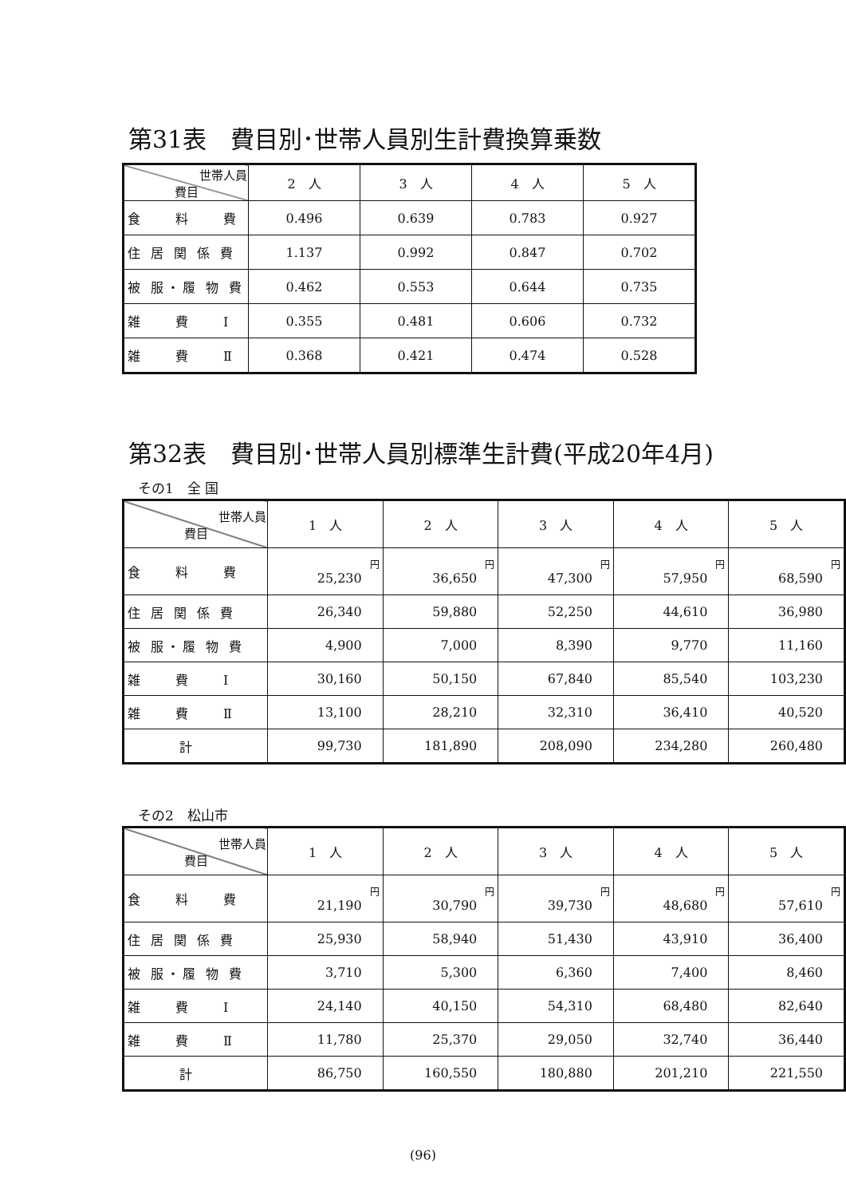第31表　費目別･世帯人員別生計費換算乗数
| 世帯人員 費目 | 2 人 | 3 人 | 4 人 | 5 人 |
| 食 料 費 | 0.496 | 0.639 | 0.783 | 0.927 |
| 住 居 関 係 費 | 1.137 | 0.992 | 0.847 | 0.702 |
| 被 服・履 物 費 | 0.462 | 0.553 | 0.644 | 0.735 |
| 雑 費 Ⅰ | 0.355 | 0.481 | 0.606 | 0.732 |
| 雑 費 Ⅱ | 0.368 | 0.421 | 0.474 | 0.528 |
第32表　費目別･世帯人員別標準生計費(平成20年4月)
その1　全 国
| 世帯人員 費目 | 1 人 | 2 人 | 3 人 | 4 人 | 5 人 |
| --- | --- | --- | --- | --- | --- |
| 食 料 費 | 円 25,230 | 円 36,650 | 円 47,300 | 円 57,950 | 円 68,590 |
| 住 居 関 係 費 | 26,340 | 59,880 | 52,250 | 44,610 | 36,980 |
| 被 服・履 物 費 | 4,900 | 7,000 | 8,390 | 9,770 | 11,160 |
| 雑 費 Ⅰ | 30,160 | 50,150 | 67,840 | 85,540 | 103,230 |
| 雑 費 Ⅱ | 13,100 | 28,210 | 32,310 | 36,410 | 40,520 |
| 計 | 99,730 | 181,890 | 208,090 | 234,280 | 260,480 |
その2　松山市
| 世帯人員 費目 | 1 人 | 2 人 | 3 人 | 4 人 | 5 人 |
| --- | --- | --- | --- | --- | --- |
| 食 料 費 | 円 21,190 | 円 30,790 | 円 39,730 | 円 48,680 | 円 57,610 |
| 住 居 関 係 費 | 25,930 | 58,940 | 51,430 | 43,910 | 36,400 |
| 被 服・履 物 費 | 3,710 | 5,300 | 6,360 | 7,400 | 8,460 |
| 雑 費 Ⅰ | 24,140 | 40,150 | 54,310 | 68,480 | 82,640 |
| 雑 費 Ⅱ | 11,780 | 25,370 | 29,050 | 32,740 | 36,440 |
| 計 | 86,750 | 160,550 | 180,880 | 201,210 | 221,550 |
(96)